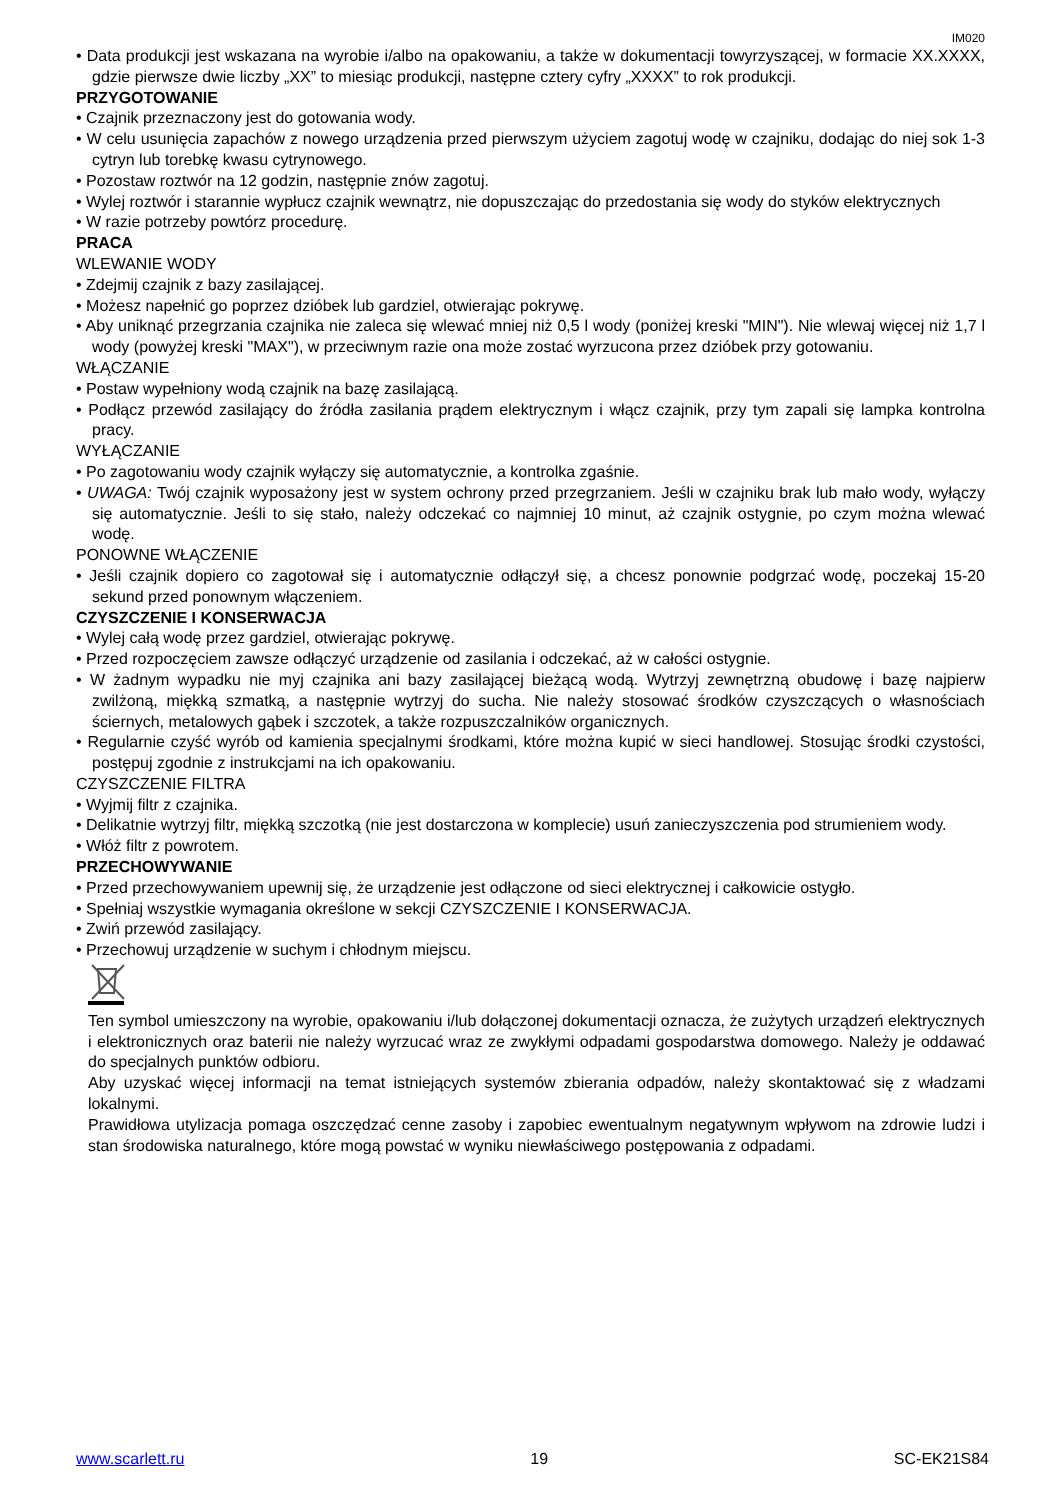IM020
• Data produkcji jest wskazana na wyrobie i/albo na opakowaniu, a także w dokumentacji towyrzyszącej, w formacie XX.XXXX, gdzie pierwsze dwie liczby „XX” to miesiąc produkcji, następne cztery cyfry „XXXX” to rok produkcji.
PRZYGOTOWANIE
• Czajnik przeznaczony jest do gotowania wody.
• W celu usunięcia zapachów z nowego urządzenia przed pierwszym użyciem zagotuj wodę w czajniku, dodając do niej sok 1-3 cytryn lub torebkę kwasu cytrynowego.
• Pozostaw roztwór na 12 godzin, następnie znów zagotuj.
• Wylej roztwór i starannie wypłucz czajnik wewnątrz, nie dopuszczając do przedostania się wody do styków elektrycznych
• W razie potrzeby powtórz procedurę.
PRACA
WLEWANIE WODY
• Zdejmij czajnik z bazy zasilającej.
• Możesz napełnić go poprzez dzióbek lub gardziel, otwierając pokrywę.
• Aby uniknąć przegrzania czajnika nie zaleca się wlewać mniej niż 0,5 l wody (poniżej kreski "MIN"). Nie wlewaj więcej niż 1,7 l wody (powyżej kreski "MAX"), w przeciwnym razie ona może zostać wyrzucona przez dzióbek przy gotowaniu.
WŁĄCZANIE
• Postaw wypełniony wodą czajnik na bazę zasilającą.
• Podłącz przewód zasilający do źródła zasilania prądem elektrycznym i włącz czajnik, przy tym zapali się lampka kontrolna pracy.
WYŁĄCZANIE
• Po zagotowaniu wody czajnik wyłączy się automatycznie, a kontrolka zgaśnie.
• UWAGA: Twój czajnik wyposażony jest w system ochrony przed przegrzaniem. Jeśli w czajniku brak lub mało wody, wyłączy się automatycznie. Jeśli to się stało, należy odczekać co najmniej 10 minut, aż czajnik ostygnie, po czym można wlewać wodę.
PONOWNE WŁĄCZENIE
• Jeśli czajnik dopiero co zagotował się i automatycznie odłączył się, a chcesz ponownie podgrzać wodę, poczekaj 15-20 sekund przed ponownym włączeniem.
CZYSZCZENIE I KONSERWACJA
• Wylej całą wodę przez gardziel, otwierając pokrywę.
• Przed rozpoczęciem zawsze odłączyć urządzenie od zasilania i odczekać, aż w całości ostygnie.
• W żadnym wypadku nie myj czajnika ani bazy zasilającej bieżącą wodą. Wytrzyj zewnętrzną obudowę i bazę najpierw zwilżoną, miękką szmatką, a następnie wytrzyj do sucha. Nie należy stosować środków czyszczących o własnościach ściernych, metalowych gąbek i szczotek, a także rozpuszczalników organicznych.
• Regularnie czyść wyrób od kamienia specjalnymi środkami, które można kupić w sieci handlowej. Stosując środki czystości, postępuj zgodnie z instrukcjami na ich opakowaniu.
CZYSZCZENIE FILTRA
• Wyjmij filtr z czajnika.
• Delikatnie wytrzyj filtr, miękką szczotką (nie jest dostarczona w komplecie) usuń zanieczyszczenia pod strumieniem wody.
• Włóż filtr z powrotem.
PRZECHOWYWANIE
• Przed przechowywaniem upewnij się, że urządzenie jest odłączone od sieci elektrycznej i całkowicie ostygło.
• Spełniaj wszystkie wymagania określone w sekcji CZYSZCZENIE I KONSERWACJA.
• Zwiń przewód zasilający.
• Przechowuj urządzenie w suchym i chłodnym miejscu.
Ten symbol umieszczony na wyrobie, opakowaniu i/lub dołączonej dokumentacji oznacza, że zużytych urządzeń elektrycznych i elektronicznych oraz baterii nie należy wyrzucać wraz ze zwykłymi odpadami gospodarstwa domowego. Należy je oddawać do specjalnych punktów odbioru.
Aby uzyskać więcej informacji na temat istniejących systemów zbierania odpadów, należy skontaktować się z władzami lokalnymi.
Prawidłowa utylizacja pomaga oszczędzać cenne zasoby i zapobiec ewentualnym negatywnym wpływom na zdrowie ludzi i stan środowiska naturalnego, które mogą powstać w wyniku niewłaściwego postępowania z odpadami.
www.scarlett.ru 19 SC-EK21S84